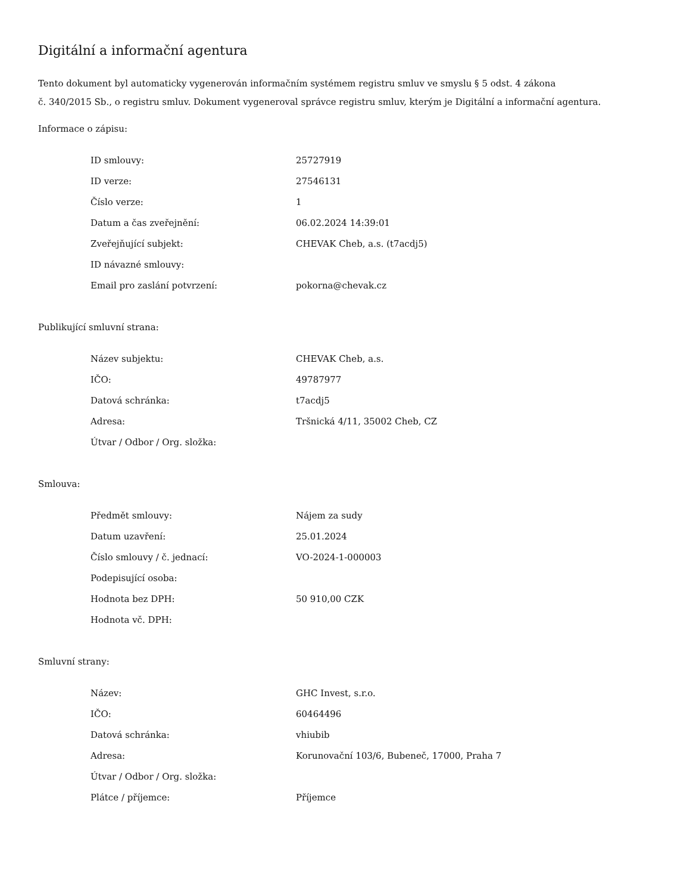Digitální a informační agentura
Tento dokument byl automaticky vygenerován informačním systémem registru smluv ve smyslu § 5 odst. 4 zákona
č. 340/2015 Sb., o registru smluv. Dokument vygeneroval správce registru smluv, kterým je Digitální a informační agentura.
Informace o zápisu:
| ID smlouvy: | 25727919 |
| ID verze: | 27546131 |
| Číslo verze: | 1 |
| Datum a čas zveřejnění: | 06.02.2024 14:39:01 |
| Zveřejňující subjekt: | CHEVAK Cheb, a.s. (t7acdj5) |
| ID návazné smlouvy: | |
| Email pro zaslání potvrzení: | pokorna@chevak.cz |
Publikující smluvní strana:
| Název subjektu: | CHEVAK Cheb, a.s. |
| IČO: | 49787977 |
| Datová schránka: | t7acdj5 |
| Adresa: | Tršnická 4/11, 35002 Cheb, CZ |
| Útvar / Odbor / Org. složka: | |
Smlouva:
| Předmět smlouvy: | Nájem za sudy |
| Datum uzavření: | 25.01.2024 |
| Číslo smlouvy / č. jednací: | VO-2024-1-000003 |
| Podepisující osoba: | |
| Hodnota bez DPH: | 50 910,00 CZK |
| Hodnota vč. DPH: | |
Smluvní strany:
| Název: | GHC Invest, s.r.o. |
| IČO: | 60464496 |
| Datová schránka: | vhiubib |
| Adresa: | Korunovační 103/6, Bubeneč, 17000, Praha 7 |
| Útvar / Odbor / Org. složka: | |
| Plátce / příjemce: | Příjemce |